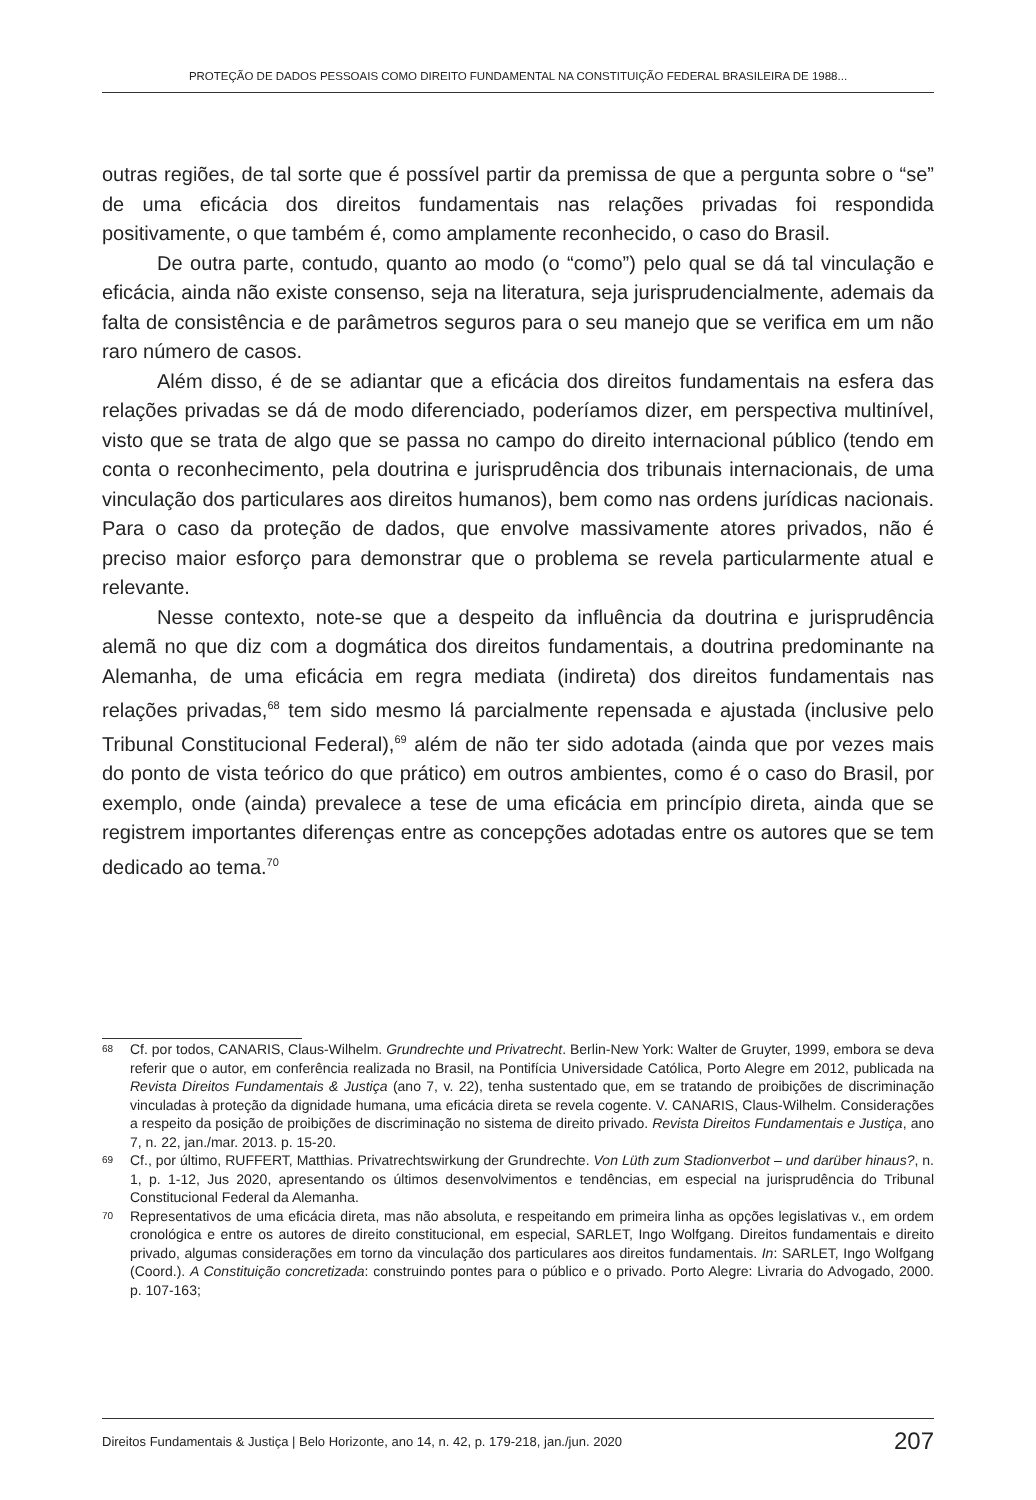PROTEÇÃO DE DADOS PESSOAIS COMO DIREITO FUNDAMENTAL NA CONSTITUIÇÃO FEDERAL BRASILEIRA DE 1988...
outras regiões, de tal sorte que é possível partir da premissa de que a pergunta sobre o “se” de uma eficácia dos direitos fundamentais nas relações privadas foi respondida positivamente, o que também é, como amplamente reconhecido, o caso do Brasil.
De outra parte, contudo, quanto ao modo (o “como”) pelo qual se dá tal vinculação e eficácia, ainda não existe consenso, seja na literatura, seja jurisprudencialmente, ademais da falta de consistência e de parâmetros seguros para o seu manejo que se verifica em um não raro número de casos.
Além disso, é de se adiantar que a eficácia dos direitos fundamentais na esfera das relações privadas se dá de modo diferenciado, poderíamos dizer, em perspectiva multinível, visto que se trata de algo que se passa no campo do direito internacional público (tendo em conta o reconhecimento, pela doutrina e jurisprudência dos tribunais internacionais, de uma vinculação dos particulares aos direitos humanos), bem como nas ordens jurídicas nacionais. Para o caso da proteção de dados, que envolve massivamente atores privados, não é preciso maior esforço para demonstrar que o problema se revela particularmente atual e relevante.
Nesse contexto, note-se que a despeito da influência da doutrina e jurisprudência alemã no que diz com a dogmática dos direitos fundamentais, a doutrina predominante na Alemanha, de uma eficácia em regra mediata (indireta) dos direitos fundamentais nas relações privadas,<sup>68</sup> tem sido mesmo lá parcialmente repensada e ajustada (inclusive pelo Tribunal Constitucional Federal),<sup>69</sup> além de não ter sido adotada (ainda que por vezes mais do ponto de vista teórico do que prático) em outros ambientes, como é o caso do Brasil, por exemplo, onde (ainda) prevalece a tese de uma eficácia em princípio direta, ainda que se registrem importantes diferenças entre as concepções adotadas entre os autores que se tem dedicado ao tema.<sup>70</sup>
68 Cf. por todos, CANARIS, Claus-Wilhelm. Grundrechte und Privatrecht. Berlin-New York: Walter de Gruyter, 1999, embora se deva referir que o autor, em conferência realizada no Brasil, na Pontifícia Universidade Católica, Porto Alegre em 2012, publicada na Revista Direitos Fundamentais & Justiça (ano 7, v. 22), tenha sustentado que, em se tratando de proibições de discriminação vinculadas à proteção da dignidade humana, uma eficácia direta se revela cogente. V. CANARIS, Claus-Wilhelm. Considerações a respeito da posição de proibições de discriminação no sistema de direito privado. Revista Direitos Fundamentais e Justiça, ano 7, n. 22, jan./mar. 2013. p. 15-20.
69 Cf., por último, RUFFERT, Matthias. Privatrechtswirkung der Grundrechte. Von Lüth zum Stadionverbot – und darüber hinaus?, n. 1, p. 1-12, Jus 2020, apresentando os últimos desenvolvimentos e tendências, em especial na jurisprudência do Tribunal Constitucional Federal da Alemanha.
70 Representativos de uma eficácia direta, mas não absoluta, e respeitando em primeira linha as opções legislativas v., em ordem cronológica e entre os autores de direito constitucional, em especial, SARLET, Ingo Wolfgang. Direitos fundamentais e direito privado, algumas considerações em torno da vinculação dos particulares aos direitos fundamentais. In: SARLET, Ingo Wolfgang (Coord.). A Constituição concretizada: construindo pontes para o público e o privado. Porto Alegre: Livraria do Advogado, 2000. p. 107-163;
Direitos Fundamentais & Justiça | Belo Horizonte, ano 14, n. 42, p. 179-218, jan./jun. 2020 207